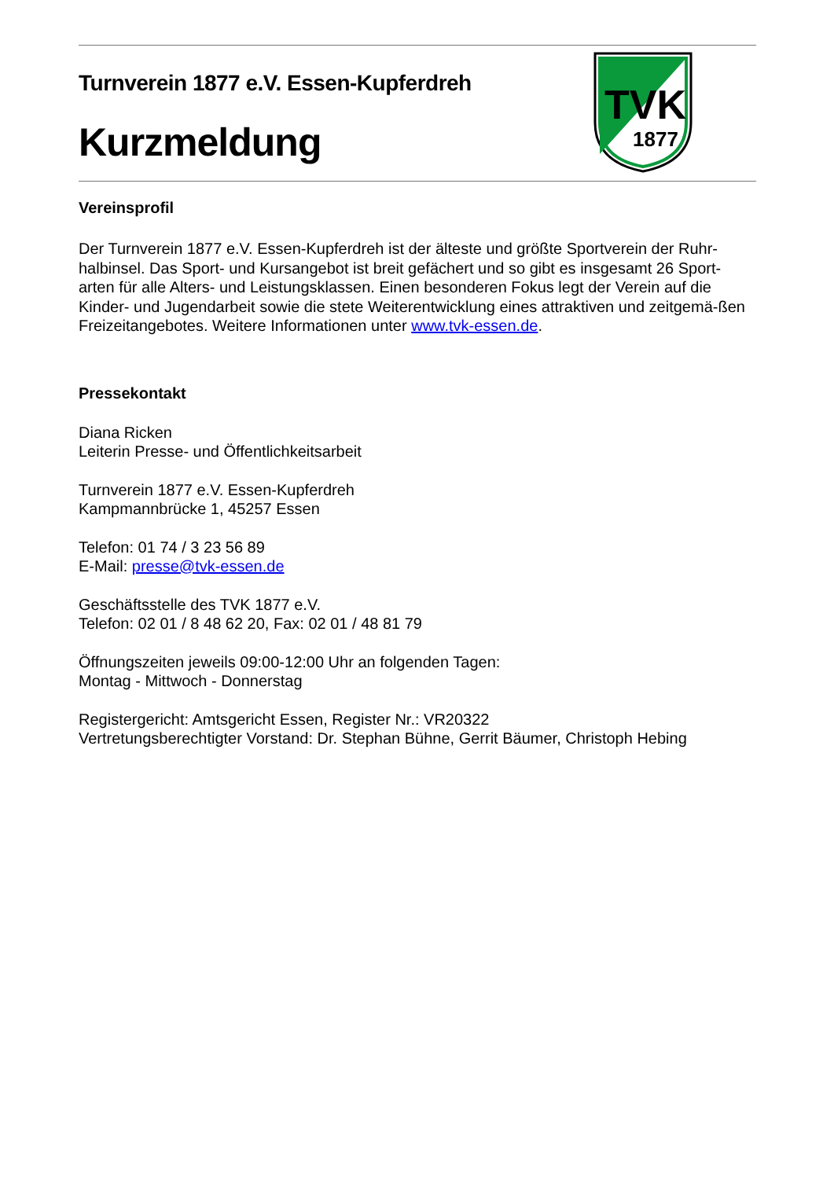Turnverein 1877 e.V. Essen-Kupferdreh
Kurzmeldung
TVK
1877
Vereinsprofil
Der Turnverein 1877 e.V. Essen-Kupferdreh ist der älteste und größte Sportverein der Ruhr-halbinsel. Das Sport- und Kursangebot ist breit gefächert und so gibt es insgesamt 26 Sport-arten für alle Alters- und Leistungsklassen. Einen besonderen Fokus legt der Verein auf die Kinder- und Jugendarbeit sowie die stete Weiterentwicklung eines attraktiven und zeitgemä-ßen Freizeitangebotes. Weitere Informationen unter www.tvk-essen.de.
Pressekontakt
Diana Ricken
Leiterin Presse- und Öffentlichkeitsarbeit
Turnverein 1877 e.V. Essen-Kupferdreh
Kampmannbrücke 1, 45257 Essen
Telefon: 01 74 / 3 23 56 89
E-Mail: presse@tvk-essen.de
Geschäftsstelle des TVK 1877 e.V.
Telefon: 02 01 / 8 48 62 20, Fax: 02 01 / 48 81 79
Öffnungszeiten jeweils 09:00-12:00 Uhr an folgenden Tagen:
Montag - Mittwoch - Donnerstag
Registergericht: Amtsgericht Essen, Register Nr.: VR20322
Vertretungsberechtigter Vorstand: Dr. Stephan Bühne, Gerrit Bäumer, Christoph Hebing